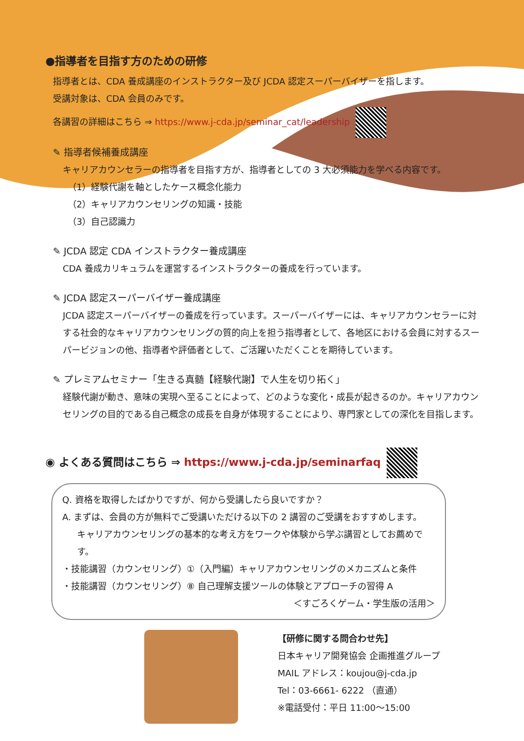●指導者を目指す方のための研修
指導者とは、CDA 養成講座のインストラクター及び JCDA 認定スーパーバイザーを指します。
受講対象は、CDA 会員のみです。
各講習の詳細はこちら ⇒ https://www.j-cda.jp/seminar_cat/leadership
✎ 指導者候補養成講座
キャリアカウンセラーの指導者を目指す方が、指導者としての 3 大必須能力を学べる内容です。
（1）経験代謝を軸としたケース概念化能力
（2）キャリアカウンセリングの知識・技能
（3）自己認識力
✎ JCDA 認定 CDA インストラクター養成講座
CDA 養成カリキュラムを運営するインストラクターの養成を行っています。
✎ JCDA 認定スーパーバイザー養成講座
JCDA 認定スーパーバイザーの養成を行っています。スーパーバイザーには、キャリアカウンセラーに対する社会的なキャリアカウンセリングの質的向上を担う指導者として、各地区における会員に対するスーパービジョンの他、指導者や評価者として、ご活躍いただくことを期待しています。
✎ プレミアムセミナー「生きる真髄【経験代謝】で人生を切り拓く」
経験代謝が動き、意味の実現へ至ることによって、どのような変化・成長が起きるのか。キャリアカウンセリングの目的である自己概念の成長を自身が体現することにより、専門家としての深化を目指します。
◉ よくある質問はこちら ⇒ https://www.j-cda.jp/seminarfaq
Q. 資格を取得したばかりですが、何から受講したら良いですか？
A. まずは、会員の方が無料でご受講いただける以下の 2 講習のご受講をおすすめします。
キャリアカウンセリングの基本的な考え方をワークや体験から学ぶ講習としてお薦めです。
・技能講習（カウンセリング）①（入門編）キャリアカウンセリングのメカニズムと条件
・技能講習（カウンセリング）⑧ 自己理解支援ツールの体験とアプローチの習得 A
＜すごろくゲーム・学生版の活用＞
【研修に関する問合わせ先】
日本キャリア開発協会 企画推進グループ
MAIL アドレス：koujou@j-cda.jp
Tel：03-6661- 6222 （直通）
※電話受付：平日 11:00～15:00